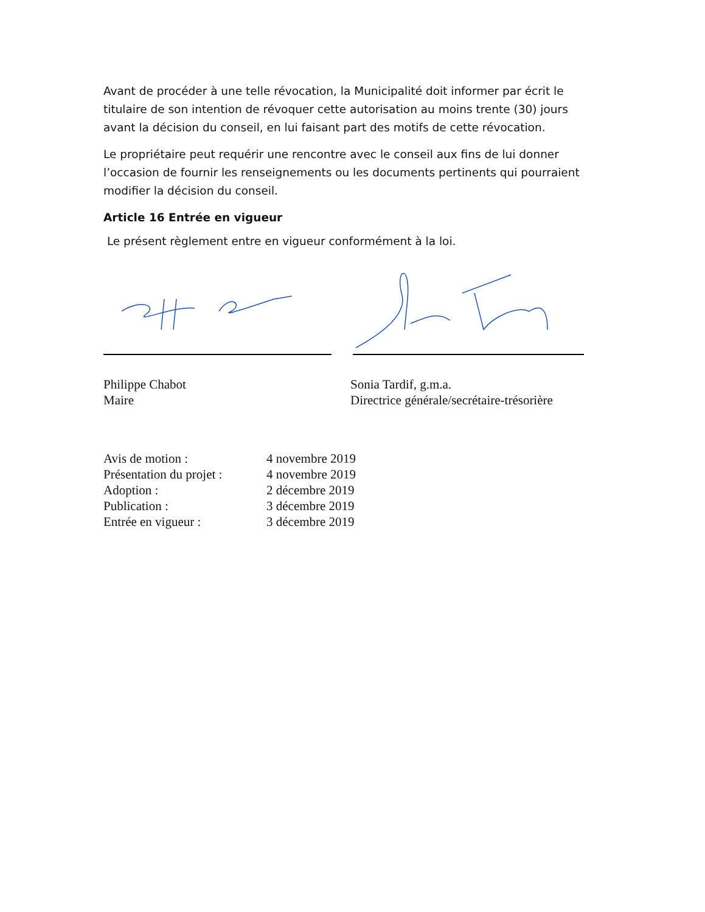Avant de procéder à une telle révocation, la Municipalité doit informer par écrit le titulaire de son intention de révoquer cette autorisation au moins trente (30) jours avant la décision du conseil, en lui faisant part des motifs de cette révocation.
Le propriétaire peut requérir une rencontre avec le conseil aux fins de lui donner l’occasion de fournir les renseignements ou les documents pertinents qui pourraient modifier la décision du conseil.
Article 16 Entrée en vigueur
Le présent règlement entre en vigueur conformément à la loi.
Philippe Chabot
Maire
Sonia Tardif, g.m.a.
Directrice générale/secrétaire-trésorière
Avis de motion : 4 novembre 2019
Présentation du projet : 4 novembre 2019
Adoption : 2 décembre 2019
Publication : 3 décembre 2019
Entrée en vigueur : 3 décembre 2019